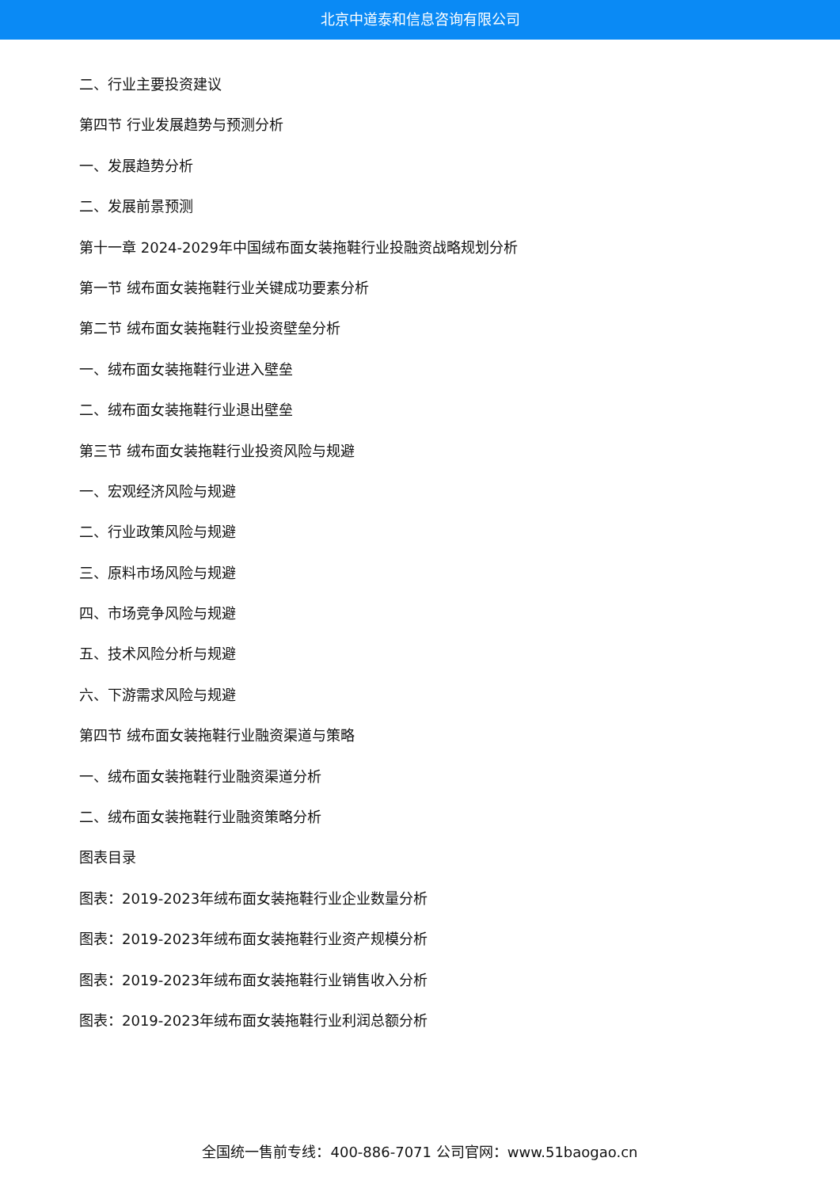北京中道泰和信息咨询有限公司
二、行业主要投资建议
第四节 行业发展趋势与预测分析
一、发展趋势分析
二、发展前景预测
第十一章 2024-2029年中国绒布面女装拖鞋行业投融资战略规划分析
第一节 绒布面女装拖鞋行业关键成功要素分析
第二节 绒布面女装拖鞋行业投资壁垒分析
一、绒布面女装拖鞋行业进入壁垒
二、绒布面女装拖鞋行业退出壁垒
第三节 绒布面女装拖鞋行业投资风险与规避
一、宏观经济风险与规避
二、行业政策风险与规避
三、原料市场风险与规避
四、市场竞争风险与规避
五、技术风险分析与规避
六、下游需求风险与规避
第四节 绒布面女装拖鞋行业融资渠道与策略
一、绒布面女装拖鞋行业融资渠道分析
二、绒布面女装拖鞋行业融资策略分析
图表目录
图表：2019-2023年绒布面女装拖鞋行业企业数量分析
图表：2019-2023年绒布面女装拖鞋行业资产规模分析
图表：2019-2023年绒布面女装拖鞋行业销售收入分析
图表：2019-2023年绒布面女装拖鞋行业利润总额分析
全国统一售前专线：400-886-7071 公司官网：www.51baogao.cn